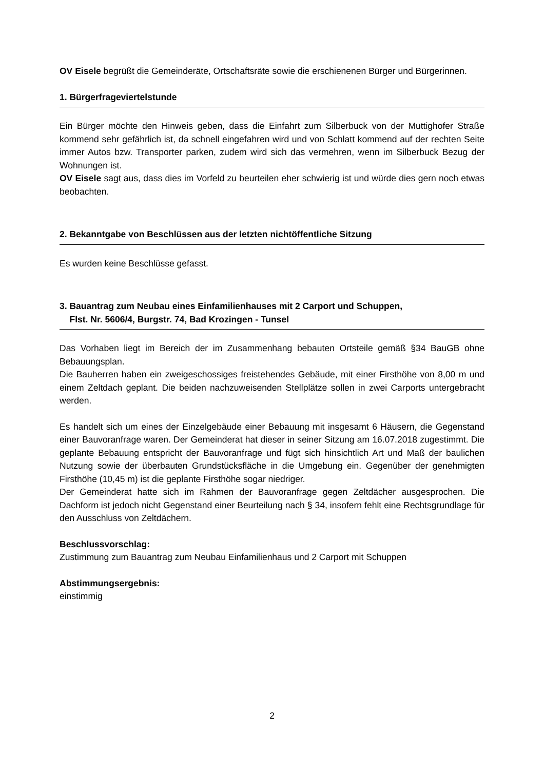OV Eisele begrüßt die Gemeinderäte, Ortschaftsräte sowie die erschienenen Bürger und Bürgerinnen.
1. Bürgerfrageviertelstunde
Ein Bürger möchte den Hinweis geben, dass die Einfahrt zum Silberbuck von der Muttighofer Straße kommend sehr gefährlich ist, da schnell eingefahren wird und von Schlatt kommend auf der rechten Seite immer Autos bzw. Transporter parken, zudem wird sich das vermehren, wenn im Silberbuck Bezug der Wohnungen ist.
OV Eisele sagt aus, dass dies im Vorfeld zu beurteilen eher schwierig ist und würde dies gern noch etwas beobachten.
2. Bekanntgabe von Beschlüssen aus der letzten nichtöffentliche Sitzung
Es wurden keine Beschlüsse gefasst.
3. Bauantrag zum Neubau eines Einfamilienhauses mit 2 Carport und Schuppen,
Flst. Nr. 5606/4, Burgstr. 74, Bad Krozingen - Tunsel
Das Vorhaben liegt im Bereich der im Zusammenhang bebauten Ortsteile gemäß §34 BauGB ohne Bebauungsplan.
Die Bauherren haben ein zweigeschossiges freistehendes Gebäude, mit einer Firsthöhe von 8,00 m und einem Zeltdach geplant. Die beiden nachzuweisenden Stellplätze sollen in zwei Carports untergebracht werden.
Es handelt sich um eines der Einzelgebäude einer Bebauung mit insgesamt 6 Häusern, die Gegenstand einer Bauvoranfrage waren. Der Gemeinderat hat dieser in seiner Sitzung am 16.07.2018 zugestimmt. Die geplante Bebauung entspricht der Bauvoranfrage und fügt sich hinsichtlich Art und Maß der baulichen Nutzung sowie der überbauten Grundstücksfläche in die Umgebung ein. Gegenüber der genehmigten Firsthöhe (10,45 m) ist die geplante Firsthöhe sogar niedriger.
Der Gemeinderat hatte sich im Rahmen der Bauvoranfrage gegen Zeltdächer ausgesprochen. Die Dachform ist jedoch nicht Gegenstand einer Beurteilung nach § 34, insofern fehlt eine Rechtsgrundlage für den Ausschluss von Zeltdächern.
Beschlussvorschlag:
Zustimmung zum Bauantrag zum Neubau Einfamilienhaus und 2 Carport mit Schuppen
Abstimmungsergebnis:
einstimmig
2